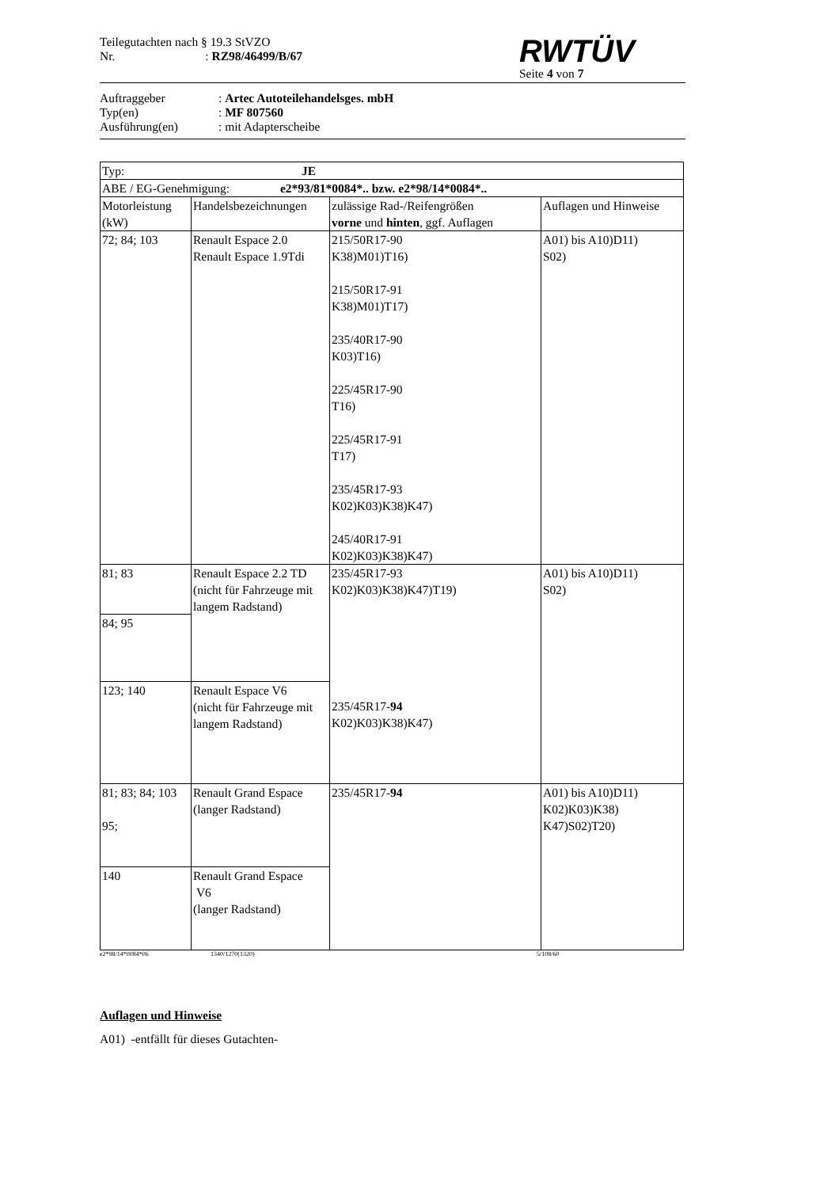Teilegutachten nach § 19.3 StVZO
Nr. : RZ98/46499/B/67
RWTÜV
Seite 4 von 7
Auftraggeber: Artec Autoteilehandelsges. mbH
Typ(en): MF 807560
Ausführung(en): mit Adapterscheibe
| Typ: JE | | | |
| ABE / EG-Genehmigung: e2*93/81*0084*.. bzw. e2*98/14*0084*.. | | | |
| Motorleistung (kW) | Handelsbezeichnungen | zulässige Rad-/Reifengrößen vorne und hinten , ggf. Auflagen | Auflagen und Hinweise |
| 72; 84; 103 | Renault Espace 2.0 Renault Espace 1.9Tdi | 215/50R17-90 K38)M01)T16) 215/50R17-91 K38)M01)T17) 235/40R17-90 K03)T16) 225/45R17-90 T16) 225/45R17-91 T17) 235/45R17-93 K02)K03)K38)K47) 245/40R17-91 K02)K03)K38)K47) | A01) bis A10)D11) S02) |
| 81; 83 | Renault Espace 2.2 TD (nicht für Fahrzeuge mit langem Radstand) | 235/45R17-93 K02)K03)K38)K47)T19) 235/45R17- 94 K02)K03)K38)K47) | A01) bis A10)D11) S02) |
| 84; 95 | | | |
| 123; 140 | Renault Espace V6 (nicht für Fahrzeuge mit langem Radstand) | | |
| 81; 83; 84; 103 95; | Renault Grand Espace (langer Radstand) | 235/45R17- 94 | A01) bis A10)D11) K02)K03)K38) K47)S02)T20) |
| 140 | Renault Grand Espace V6 (langer Radstand) | | |
e2*98/14*0084*06 1340/1270(1320) 5/108/60
Auflagen und Hinweise
A01) -entfällt für dieses Gutachten-